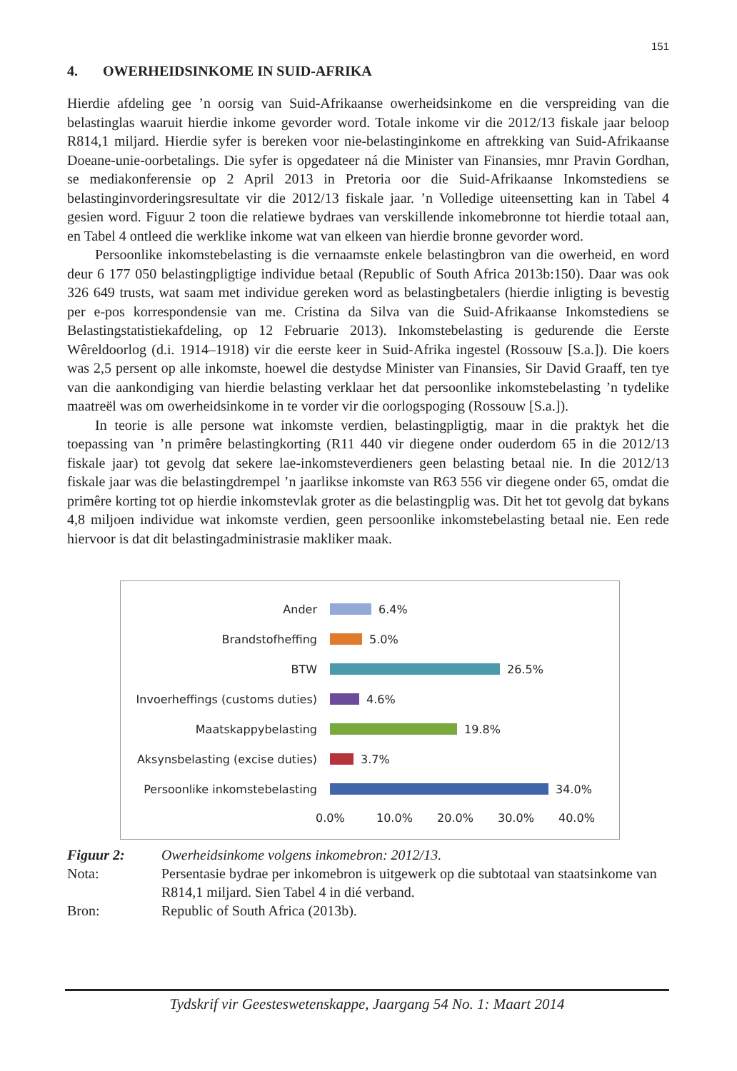151
4. OWERHEIDSINKOME IN SUID-AFRIKA
Hierdie afdeling gee ’n oorsig van Suid-Afrikaanse owerheidsinkome en die verspreiding van die belastinglas waaruit hierdie inkome gevorder word. Totale inkome vir die 2012/13 fiskale jaar beloop R814,1 miljard. Hierdie syfer is bereken voor nie-belastinginkome en aftrekking van Suid-Afrikaanse Doeane-unie-oorbetalings. Die syfer is opgedateer ná die Minister van Finansies, mnr Pravin Gordhan, se mediakonferensie op 2 April 2013 in Pretoria oor die Suid-Afrikaanse Inkomstediens se belastinginvorderingsresultate vir die 2012/13 fiskale jaar. ’n Volledige uiteensetting kan in Tabel 4 gesien word. Figuur 2 toon die relatiewe bydraes van verskillende inkomebronne tot hierdie totaal aan, en Tabel 4 ontleed die werklike inkome wat van elkeen van hierdie bronne gevorder word.
Persoonlike inkomstebelasting is die vernaamste enkele belastingbron van die owerheid, en word deur 6 177 050 belastingpligtige individue betaal (Republic of South Africa 2013b:150). Daar was ook 326 649 trusts, wat saam met individue gereken word as belastingbetalers (hierdie inligting is bevestig per e-pos korrespondensie van me. Cristina da Silva van die Suid-Afrikaanse Inkomstediens se Belastingstatistiekafdeling, op 12 Februarie 2013). Inkomstebelasting is gedurende die Eerste Wêreldoorlog (d.i. 1914–1918) vir die eerste keer in Suid-Afrika ingestel (Rossouw [S.a.]). Die koers was 2,5 persent op alle inkomste, hoewel die destydse Minister van Finansies, Sir David Graaff, ten tye van die aankondiging van hierdie belasting verklaar het dat persoonlike inkomstebelasting ’n tydelike maatreël was om owerheidsinkome in te vorder vir die oorlogspoging (Rossouw [S.a.]).
In teorie is alle persone wat inkomste verdien, belastingpligtig, maar in die praktyk het die toepassing van ’n primêre belastingkorting (R11 440 vir diegene onder ouderdom 65 in die 2012/13 fiskale jaar) tot gevolg dat sekere lae-inkomsteverdieners geen belasting betaal nie. In die 2012/13 fiskale jaar was die belastingdrempel ’n jaarlikse inkomste van R63 556 vir diegene onder 65, omdat die primêre korting tot op hierdie inkomstevlak groter as die belastingplig was. Dit het tot gevolg dat bykans 4,8 miljoen individue wat inkomste verdien, geen persoonlike inkomstebelasting betaal nie. Een rede hiervoor is dat dit belastingadministrasie makliker maak.
Ander 6.4%
Brandstofheffing 5.0%
BTW 26.5%
Invoerheffings (customs duties) 4.6%
Maatskappybelasting 19.8%
Aksynsbelasting (excise duties) 3.7%
Persoonlike inkomstebelasting 34.0%
0.0% 10.0% 20.0% 30.0% 40.0%
Figuur 2: Owerheidsinkome volgens inkomebron: 2012/13. Nota: Persentasie bydrae per inkomebron is uitgewerk op die subtotaal van staatsinkome van R814,1 miljard. Sien Tabel 4 in dié verband. Bron: Republic of South Africa (2013b).
Tydskrif vir Geesteswetenskappe, Jaargang 54 No. 1: Maart 2014